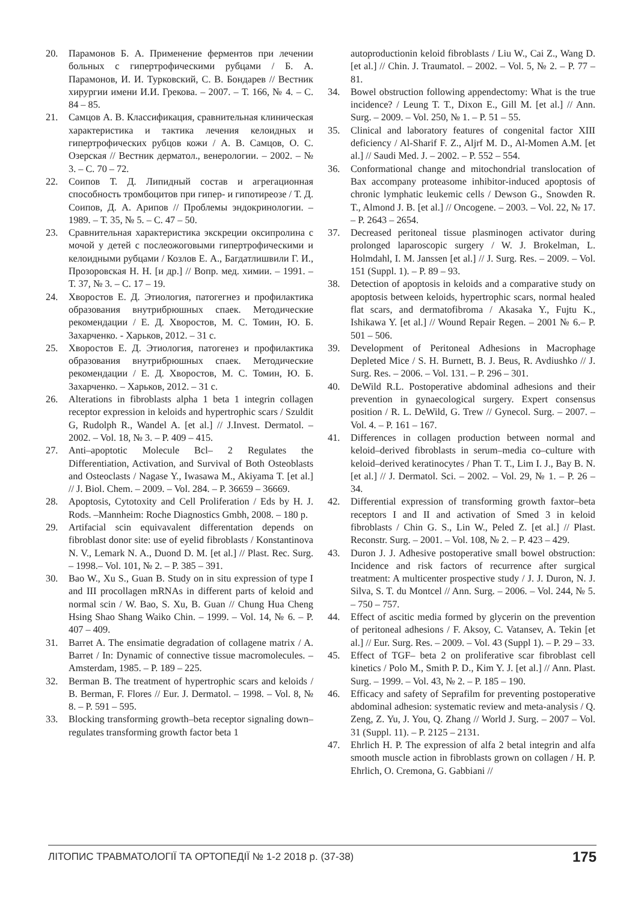20. Парамонов Б. А. Применение ферментов при лечении больных с гипертрофическими рубцами / Б. А. Парамонов, И. И. Турковский, С. В. Бондарев // Вестник хирургии имени И.И. Грекова. – 2007. – Т. 166, № 4. – С. 84 – 85.
21. Самцов А. В. Классификация, сравнительная клиническая характеристика и тактика лечения келоидных и гипертрофических рубцов кожи / А. В. Самцов, О. С. Озерская // Вестник дерматол., венерологии. – 2002. – № 3. – С. 70 – 72.
22. Соипов Т. Д. Липидный состав и агрегационная способность тромбоцитов при гипер- и гипотиреозе / Т. Д. Соипов, Д. А. Арипов // Проблемы эндокринологии. – 1989. – Т. 35, № 5. – С. 47 – 50.
23. Сравнительная характеристика экскреции оксипролина с мочой у детей с послеожоговыми гипертрофическими и келоидными рубцами / Козлов Е. А., Багдатлишвили Г. И., Прозоровская Н. Н. [и др.] // Вопр. мед. химии. – 1991. – Т. 37, № 3. – С. 17 – 19.
24. Хворостов Е. Д. Этиология, патогегнез и профилактика образования внутрибрюшных спаек. Методические рекомендации / Е. Д. Хворостов, М. С. Томин, Ю. Б. Захарченко. - Харьков, 2012. – 31 с.
25. Хворостов Е. Д. Этиология, патогенез и профилактика образования внутрибрюшных спаек. Методические рекомендации / Е. Д. Хворостов, М. С. Томин, Ю. Б. Захарченко. – Харьков, 2012. – 31 с.
26. Alterations in fibroblasts alpha 1 beta 1 integrin collagen receptor expression in keloids and hypertrophic scars / Szuldit G, Rudolph R., Wandel A. [et al.] // J.Invest. Dermatol. – 2002. – Vol. 18, № 3. – P. 409 – 415.
27. Anti–apoptotic Molecule Bcl– 2 Regulates the Differentiation, Activation, and Survival of Both Osteoblasts and Osteoclasts / Nagase Y., Iwasawa M., Akiyama T. [et al.] // J. Biol. Chem. – 2009. – Vol. 284. – P. 36659 – 36669.
28. Apoptosis, Cytotoxity and Cell Proliferation / Eds by H. J. Rods. –Mannheim: Roche Diagnostics Gmbh, 2008. – 180 p.
29. Artifacial scin equivavalent differentation depends on fibroblast donor site: use of eyelid fibroblasts / Konstantinova N. V., Lemark N. A., Duond D. M. [et al.] // Plast. Rec. Surg. – 1998.– Vol. 101, № 2. – P. 385 – 391.
30. Bao W., Xu S., Guan B. Study on in situ expression of type I and III procollagen mRNAs in different parts of keloid and normal scin / W. Bao, S. Xu, B. Guan // Chung Hua Cheng Hsing Shao Shang Waiko Chin. – 1999. – Vol. 14, № 6. – P. 407 – 409.
31. Barret A. The ensimatie degradation of collagene matrix / A. Barret / In: Dynamic of connective tissue macromolecules. – Amsterdam, 1985. – P. 189 – 225.
32. Berman B. The treatment of hypertrophic scars and keloids / B. Berman, F. Flores // Eur. J. Dermatol. – 1998. – Vol. 8, № 8. – P. 591 – 595.
33. Blocking transforming growth–beta receptor signaling down–regulates transforming growth factor beta 1
autoproductionin keloid fibroblasts / Liu W., Cai Z., Wang D. [et al.] // Chin. J. Traumatol. – 2002. – Vol. 5, № 2. – P. 77 – 81.
34. Bowel obstruction following appendectomy: What is the true incidence? / Leung T. T., Dixon E., Gill M. [et al.] // Ann. Surg. – 2009. – Vol. 250, № 1. – P. 51 – 55.
35. Clinical and laboratory features of congenital factor XIII deficiency / Al-Sharif F. Z., Aljrf M. D., Al-Momen A.M. [et al.] // Saudi Med. J. – 2002. – P. 552 – 554.
36. Conformational change and mitochondrial translocation of Bax accompany proteasome inhibitor-induced apoptosis of chronic lymphatic leukemic cells / Dewson G., Snowden R. T., Almond J. B. [et al.] // Oncogene. – 2003. – Vol. 22, № 17. – P. 2643 – 2654.
37. Decreased peritoneal tissue plasminogen activator during prolonged laparoscopic surgery / W. J. Brokelman, L. Holmdahl, I. M. Janssen [et al.] // J. Surg. Res. – 2009. – Vol. 151 (Suppl. 1). – P. 89 – 93.
38. Detection of apoptosis in keloids and a comparative study on apoptosis between keloids, hypertrophic scars, normal healed flat scars, and dermatofibroma / Akasaka Y., Fujtu K., Ishikawa Y. [et al.] // Wound Repair Regen. – 2001 № 6.– P. 501 – 506.
39. Development of Peritoneal Adhesions in Macrophage Depleted Mice / S. H. Burnett, B. J. Beus, R. Avdiushko // J. Surg. Res. – 2006. – Vol. 131. – P. 296 – 301.
40. DeWild R.L. Postoperative abdominal adhesions and their prevention in gynaecological surgery. Expert consensus position / R. L. DeWild, G. Trew // Gynecol. Surg. – 2007. – Vol. 4. – P. 161 – 167.
41. Differences in collagen production between normal and keloid–derived fibroblasts in serum–media co–culture with keloid–derived keratinocytes / Phan T. T., Lim I. J., Bay B. N. [et al.] // J. Dermatol. Sci. – 2002. – Vol. 29, № 1. – P. 26 – 34.
42. Differential expression of transforming growth faxtor–beta receptors I and II and activation of Smed 3 in keloid fibroblasts / Chin G. S., Lin W., Peled Z. [et al.] // Plast. Reconstr. Surg. – 2001. – Vol. 108, № 2. – P. 423 – 429.
43. Duron J. J. Adhesive postoperative small bowel obstruction: Incidence and risk factors of recurrence after surgical treatment: A multicenter prospective study / J. J. Duron, N. J. Silva, S. T. du Montcel // Ann. Surg. – 2006. – Vol. 244, № 5. – 750 – 757.
44. Effect of ascitic media formed by glycerin on the prevention of peritoneal adhesions / F. Aksoy, C. Vatansev, A. Tekin [et al.] // Eur. Surg. Res. – 2009. – Vol. 43 (Suppl 1). – P. 29 – 33.
45. Effect of TGF– beta 2 on proliferative scar fibroblast cell kinetics / Polo M., Smith P. D., Kim Y. J. [et al.] // Ann. Plast. Surg. – 1999. – Vol. 43, № 2. – P. 185 – 190.
46. Efficacy and safety of Seprafilm for preventing postoperative abdominal adhesion: systematic review and meta-analysis / Q. Zeng, Z. Yu, J. You, Q. Zhang // World J. Surg. – 2007 – Vol. 31 (Suppl. 11). – P. 2125 – 2131.
47. Ehrlich H. P. The expression of alfa 2 betal integrin and alfa smooth muscle action in fibroblasts grown on collagen / H. P. Ehrlich, O. Cremona, G. Gabbiani //
ЛІТОПИС ТРАВМАТОЛОГІЇ ТА ОРТОПЕДІЇ № 1-2 2018 р. (37-38) 175